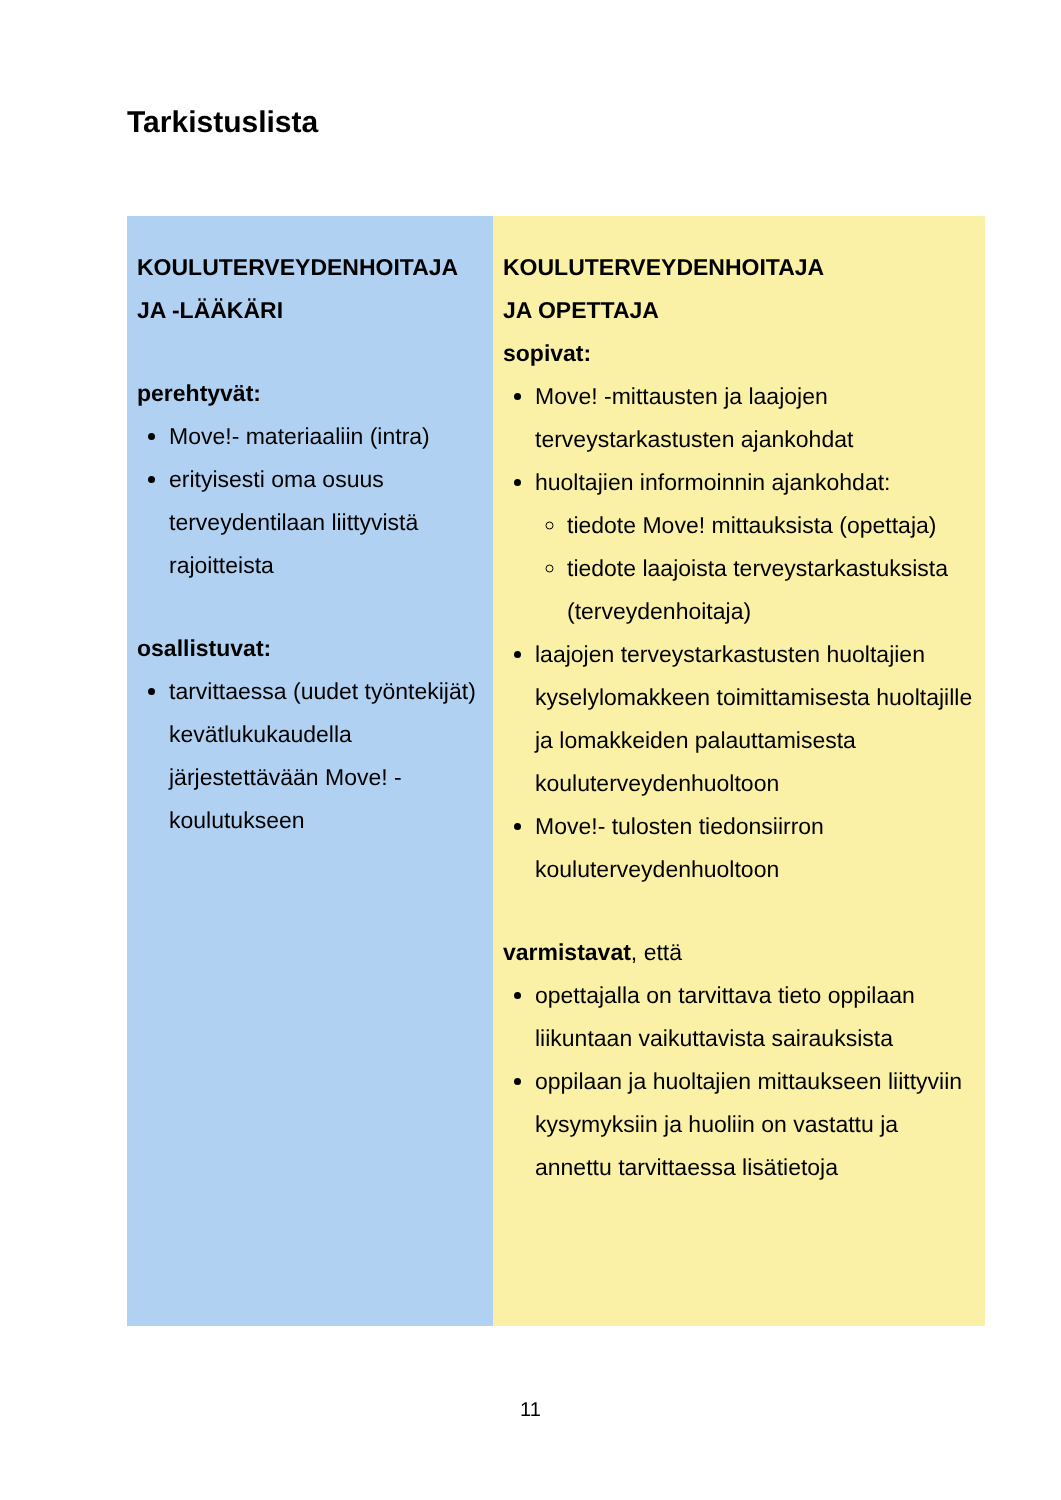Tarkistuslista
| KOULUTERVEYDENHOITAJA JA -LÄÄKÄRI perehtyvät: Move!- materiaaliin (intra) erityisesti oma osuus terveydentilaan liittyvistä rajoitteista osallistuvat: tarvittaessa (uudet työntekijät) kevätlukukaudella järjestettävään Move! -koulutukseen | KOULUTERVEYDENHOITAJA JA OPETTAJA sopivat: Move! -mittausten ja laajojen terveystarkastusten ajankohdat huoltajien informoinnin ajankohdat: tiedote Move! mittauksista (opettaja) tiedote laajoista terveystarkastuksista (terveydenhoitaja) laajojen terveystarkastusten huoltajien kyselylomakkeen toimittamisesta huoltajille ja lomakkeiden palauttamisesta kouluterveydenhuoltoon Move!- tulosten tiedonsiirron kouluterveydenhuoltoon varmistavat , että opettajalla on tarvittava tieto oppilaan liikuntaan vaikuttavista sairauksista oppilaan ja huoltajien mittaukseen liittyviin kysymyksiin ja huoliin on vastattu ja annettu tarvittaessa lisätietoja |
11